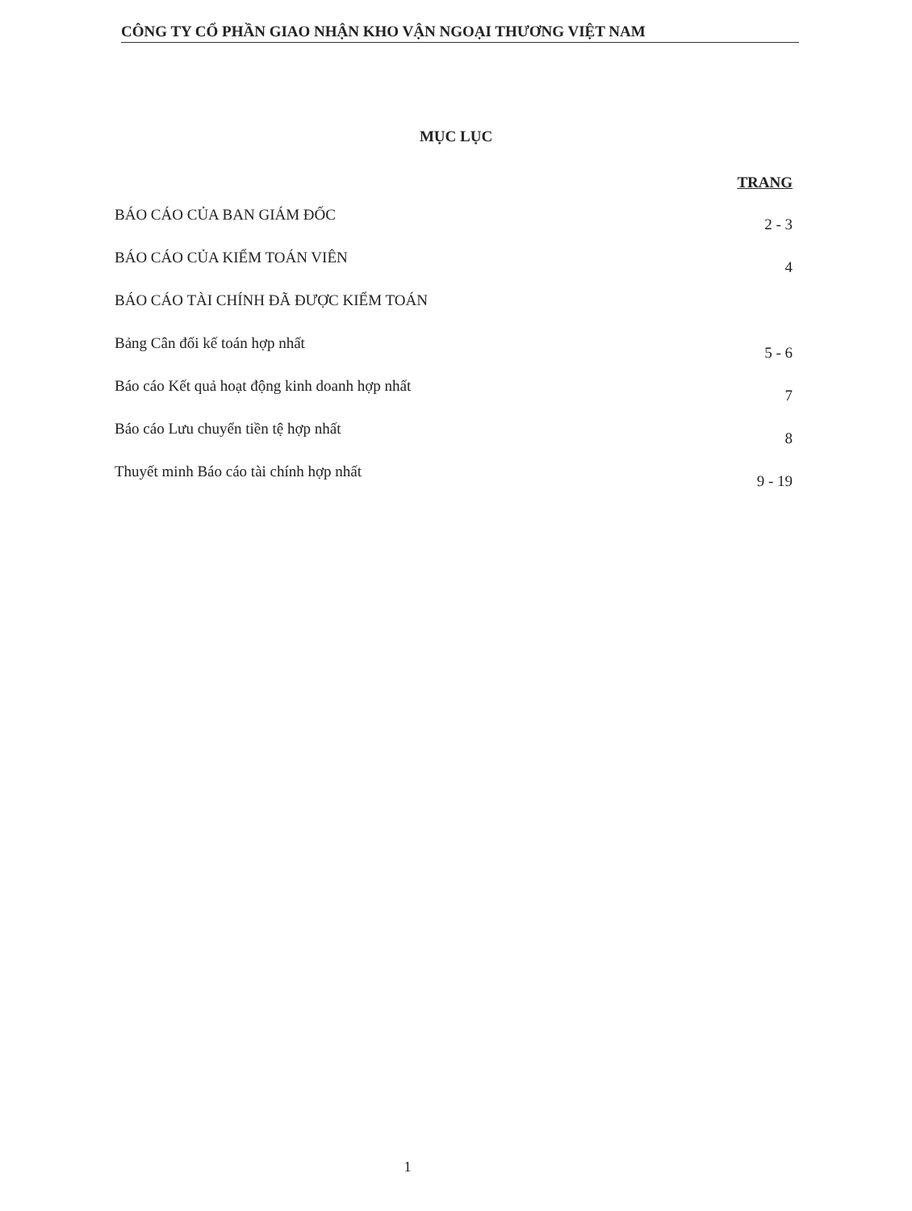CÔNG TY CỔ PHẦN GIAO NHẬN KHO VẬN NGOẠI THƯƠNG VIỆT NAM
MỤC LỤC
TRANG
BÁO CÁO CỦA BAN GIÁM ĐỐC 2 - 3
BÁO CÁO CỦA KIỂM TOÁN VIÊN 4
BÁO CÁO TÀI CHÍNH ĐÃ ĐƯỢC KIỂM TOÁN
Bảng Cân đối kế toán hợp nhất 5 - 6
Báo cáo Kết quả hoạt động kinh doanh hợp nhất 7
Báo cáo Lưu chuyển tiền tệ hợp nhất 8
Thuyết minh Báo cáo tài chính hợp nhất 9 - 19
1